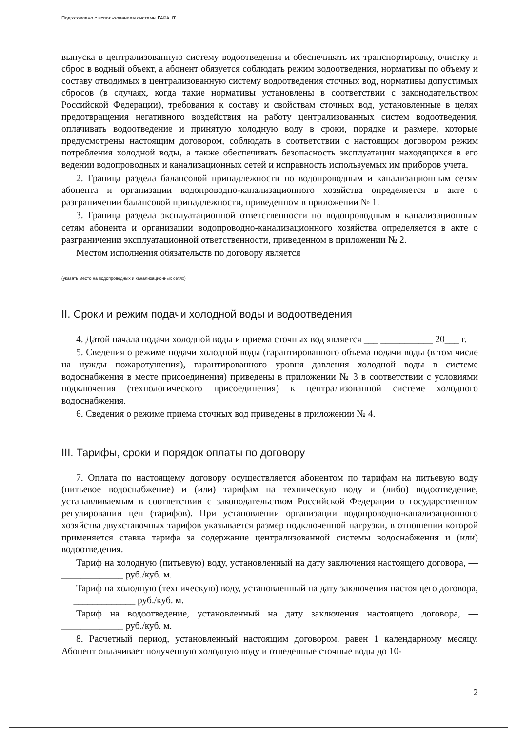Подготовлено с использованием системы ГАРАНТ
выпуска в централизованную систему водоотведения и обеспечивать их транспортировку, очистку и сброс в водный объект, а абонент обязуется соблюдать режим водоотведения, нормативы по объему и составу отводимых в централизованную систему водоотведения сточных вод, нормативы допустимых сбросов (в случаях, когда такие нормативы установлены в соответствии с законодательством Российской Федерации), требования к составу и свойствам сточных вод, установленные в целях предотвращения негативного воздействия на работу централизованных систем водоотведения, оплачивать водоотведение и принятую холодную воду в сроки, порядке и размере, которые предусмотрены настоящим договором, соблюдать в соответствии с настоящим договором режим потребления холодной воды, а также обеспечивать безопасность эксплуатации находящихся в его ведении водопроводных и канализационных сетей и исправность используемых им приборов учета.
2. Граница раздела балансовой принадлежности по водопроводным и канализационным сетям абонента и организации водопроводно-канализационного хозяйства определяется в акте о разграничении балансовой принадлежности, приведенном в приложении № 1.
3. Граница раздела эксплуатационной ответственности по водопроводным и канализационным сетям абонента и организации водопроводно-канализационного хозяйства определяется в акте о разграничении эксплуатационной ответственности, приведенном в приложении № 2.
Местом исполнения обязательств по договору является
(указать место на водопроводных и канализационных сетях)
II. Сроки и режим подачи холодной воды и водоотведения
4. Датой начала подачи холодной воды и приема сточных вод является ___ ___________ 20___ г.
5. Сведения о режиме подачи холодной воды (гарантированного объема подачи воды (в том числе на нужды пожаротушения), гарантированного уровня давления холодной воды в системе водоснабжения в месте присоединения) приведены в приложении № 3 в соответствии с условиями подключения (технологического присоединения) к централизованной системе холодного водоснабжения.
6. Сведения о режиме приема сточных вод приведены в приложении № 4.
III. Тарифы, сроки и порядок оплаты по договору
7. Оплата по настоящему договору осуществляется абонентом по тарифам на питьевую воду (питьевое водоснабжение) и (или) тарифам на техническую воду и (либо) водоотведение, устанавливаемым в соответствии с законодательством Российской Федерации о государственном регулировании цен (тарифов). При установлении организации водопроводно-канализационного хозяйства двухставочных тарифов указывается размер подключенной нагрузки, в отношении которой применяется ставка тарифа за содержание централизованной системы водоснабжения и (или) водоотведения.
Тариф на холодную (питьевую) воду, установленный на дату заключения настоящего договора, — _____________ руб./куб. м.
Тариф на холодную (техническую) воду, установленный на дату заключения настоящего договора, — _____________ руб./куб. м.
Тариф на водоотведение, установленный на дату заключения настоящего договора, — _____________ руб./куб. м.
8. Расчетный период, установленный настоящим договором, равен 1 календарному месяцу. Абонент оплачивает полученную холодную воду и отведенные сточные воды до 10-
2